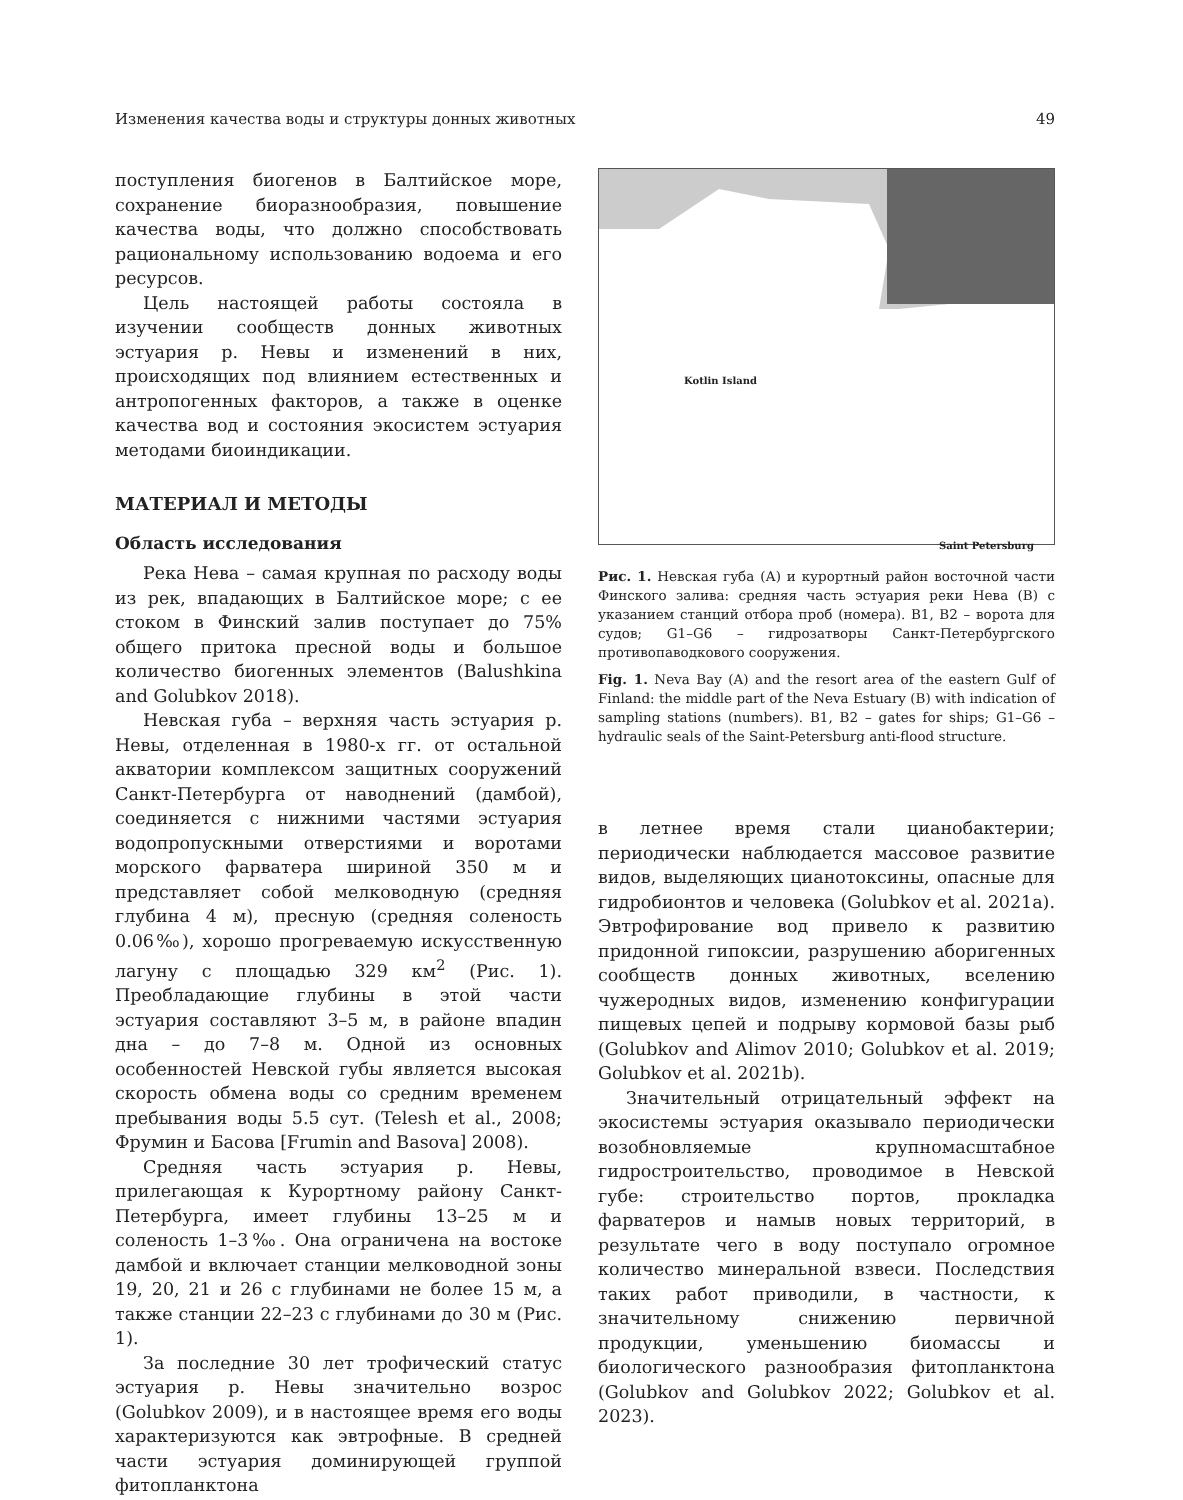Изменения качества воды и структуры донных животных 49
поступления биогенов в Балтийское море, сохранение биоразнообразия, повышение качества воды, что должно способствовать рациональному использованию водоема и его ресурсов.
Цель настоящей работы состояла в изучении сообществ донных животных эстуария р. Невы и изменений в них, происходящих под влиянием естественных и антропогенных факторов, а также в оценке качества вод и состояния экосистем эстуария методами биоиндикации.
МАТЕРИАЛ И МЕТОДЫ
Область исследования
Река Нева – самая крупная по расходу воды из рек, впадающих в Балтийское море; с ее стоком в Финский залив поступает до 75% общего притока пресной воды и большое количество биогенных элементов (Balushkina and Golubkov 2018).
Невская губа – верхняя часть эстуария р. Невы, отделенная в 1980-х гг. от остальной акватории комплексом защитных сооружений Санкт-Петербурга от наводнений (дамбой), соединяется с нижними частями эстуария водопропускными отверстиями и воротами морского фарватера шириной 350 м и представляет собой мелководную (средняя глубина 4 м), пресную (средняя соленость 0.06‰), хорошо прогреваемую искусственную лагуну с площадью 329 км<sup>2</sup> (Рис. 1). Преобладающие глубины в этой части эстуария составляют 3–5 м, в районе впадин дна – до 7–8 м. Одной из основных особенностей Невской губы является высокая скорость обмена воды со средним временем пребывания воды 5.5 сут. (Telesh et al., 2008; Фрумин и Басова [Frumin and Basova] 2008).
Средняя часть эстуария р. Невы, прилегающая к Курортному району Санкт-Петербурга, имеет глубины 13–25 м и соленость 1–3‰. Она ограничена на востоке дамбой и включает станции мелководной зоны 19, 20, 21 и 26 с глубинами не более 15 м, а также станции 22–23 с глубинами до 30 м (Рис. 1).
За последние 30 лет трофический статус эстуария р. Невы значительно возрос (Golubkov 2009), и в настоящее время его воды характеризуются как эвтрофные. В средней части эстуария доминирующей группой фитопланктона
Kotlin Island
Saint Petersburg
Рис. 1. Невская губа (А) и курортный район восточной части Финского залива: средняя часть эстуария реки Нева (В) с указанием станций отбора проб (номера). B1, B2 – ворота для судов; G1–G6 – гидрозатворы Санкт-Петербургского противопаводкового сооружения.
Fig. 1. Neva Bay (A) and the resort area of the eastern Gulf of Finland: the middle part of the Neva Estuary (B) with indication of sampling stations (numbers). B1, B2 – gates for ships; G1–G6 – hydraulic seals of the Saint-Petersburg anti-flood structure.
в летнее время стали цианобактерии; периодически наблюдается массовое развитие видов, выделяющих цианотоксины, опасные для гидробионтов и человека (Golubkov et al. 2021a). Эвтрофирование вод привело к развитию придонной гипоксии, разрушению аборигенных сообществ донных животных, вселению чужеродных видов, изменению конфигурации пищевых цепей и подрыву кормовой базы рыб (Golubkov and Alimov 2010; Golubkov et al. 2019; Golubkov et al. 2021b).
Значительный отрицательный эффект на экосистемы эстуария оказывало периодически возобновляемые крупномасштабное гидростроительство, проводимое в Невской губе: строительство портов, прокладка фарватеров и намыв новых территорий, в результате чего в воду поступало огромное количество минеральной взвеси. Последствия таких работ приводили, в частности, к значительному снижению первичной продукции, уменьшению биомассы и биологического разнообразия фитопланктона (Golubkov and Golubkov 2022; Golubkov et al. 2023).